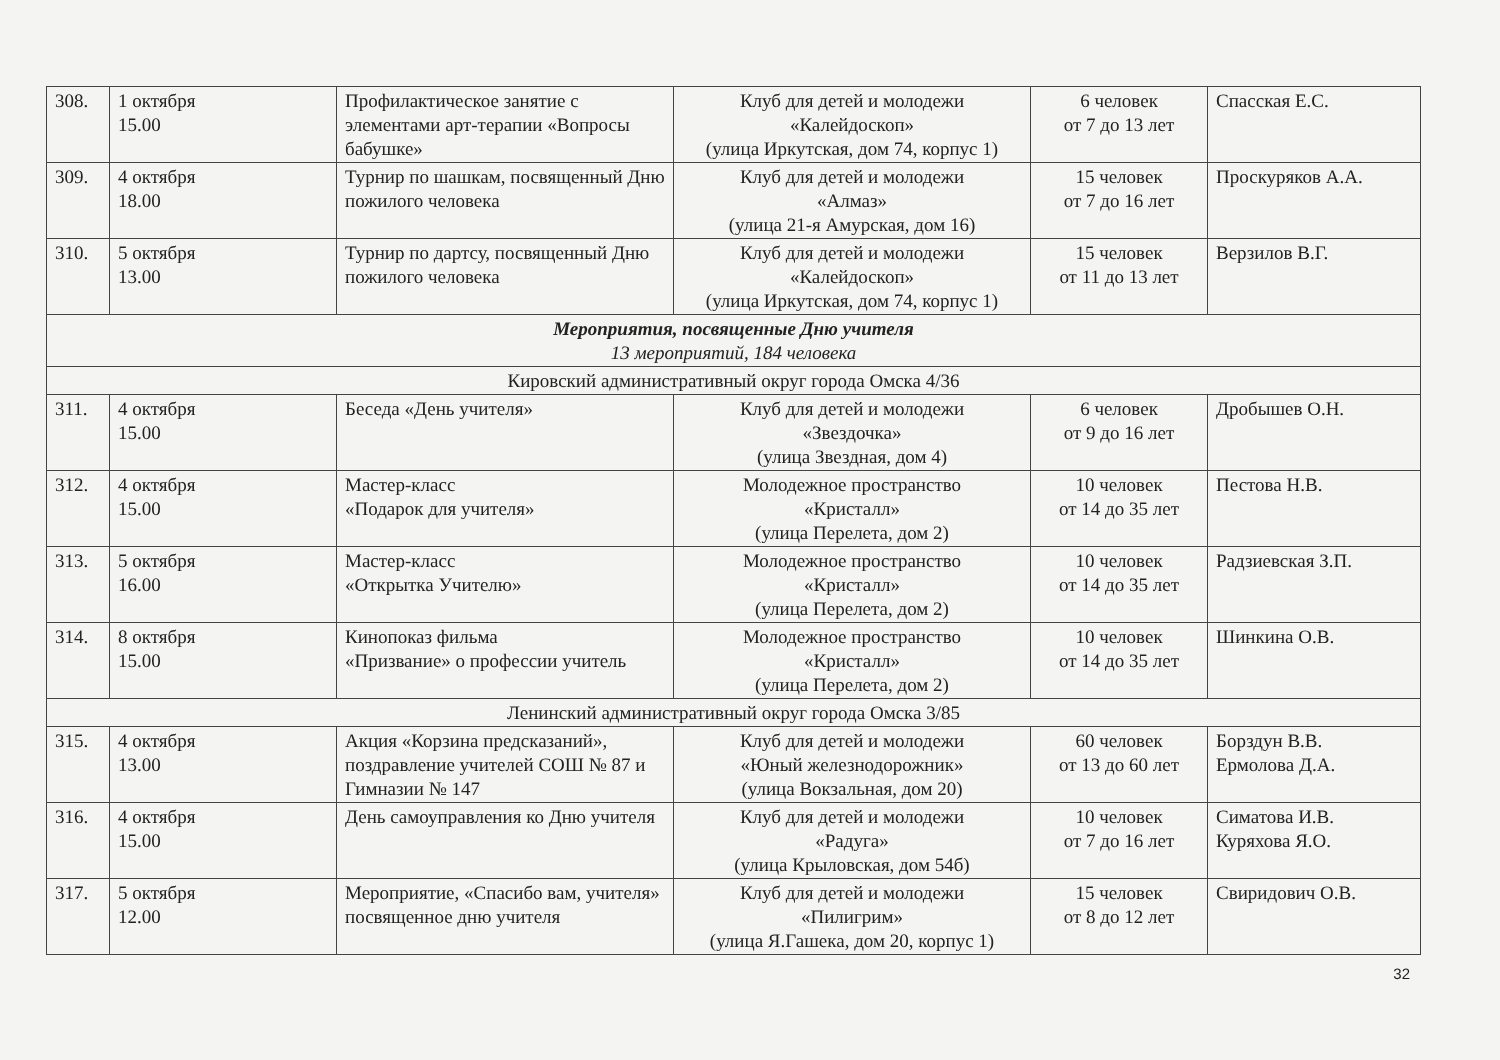| 308. | 1 октября 15.00 | Профилактическое занятие с элементами арт-терапии «Вопросы бабушке» | Клуб для детей и молодежи «Калейдоскоп» (улица Иркутская, дом 74, корпус 1) | 6 человек от 7 до 13 лет | Спасская Е.С. |
| 309. | 4 октября 18.00 | Турнир по шашкам, посвященный Дню пожилого человека | Клуб для детей и молодежи «Алмаз» (улица 21-я Амурская, дом 16) | 15 человек от 7 до 16 лет | Проскуряков А.А. |
| 310. | 5 октября 13.00 | Турнир по дартсу, посвященный Дню пожилого человека | Клуб для детей и молодежи «Калейдоскоп» (улица Иркутская, дом 74, корпус 1) | 15 человек от 11 до 13 лет | Верзилов В.Г. |
| Мероприятия, посвященные Дню учителя 13 мероприятий, 184 человека | | | | | |
| Кировский административный округ города Омска 4/36 | | | | | |
| 311. | 4 октября 15.00 | Беседа «День учителя» | Клуб для детей и молодежи «Звездочка» (улица Звездная, дом 4) | 6 человек от 9 до 16 лет | Дробышев О.Н. |
| 312. | 4 октября 15.00 | Мастер-класс «Подарок для учителя» | Молодежное пространство «Кристалл» (улица Перелета, дом 2) | 10 человек от 14 до 35 лет | Пестова Н.В. |
| 313. | 5 октября 16.00 | Мастер-класс «Открытка Учителю» | Молодежное пространство «Кристалл» (улица Перелета, дом 2) | 10 человек от 14 до 35 лет | Радзиевская З.П. |
| 314. | 8 октября 15.00 | Кинопоказ фильма «Призвание» о профессии учитель | Молодежное пространство «Кристалл» (улица Перелета, дом 2) | 10 человек от 14 до 35 лет | Шинкина О.В. |
| Ленинский административный округ города Омска 3/85 | | | | | |
| 315. | 4 октября 13.00 | Акция «Корзина предсказаний», поздравление учителей СОШ № 87 и Гимназии № 147 | Клуб для детей и молодежи «Юный железнодорожник» (улица Вокзальная, дом 20) | 60 человек от 13 до 60 лет | Борздун В.В. Ермолова Д.А. |
| 316. | 4 октября 15.00 | День самоуправления ко Дню учителя | Клуб для детей и молодежи «Радуга» (улица Крыловская, дом 54б) | 10 человек от 7 до 16 лет | Симатова И.В. Куряхова Я.О. |
| 317. | 5 октября 12.00 | Мероприятие, «Спасибо вам, учителя» посвященное дню учителя | Клуб для детей и молодежи «Пилигрим» (улица Я.Гашека, дом 20, корпус 1) | 15 человек от 8 до 12 лет | Свиридович О.В. |
32